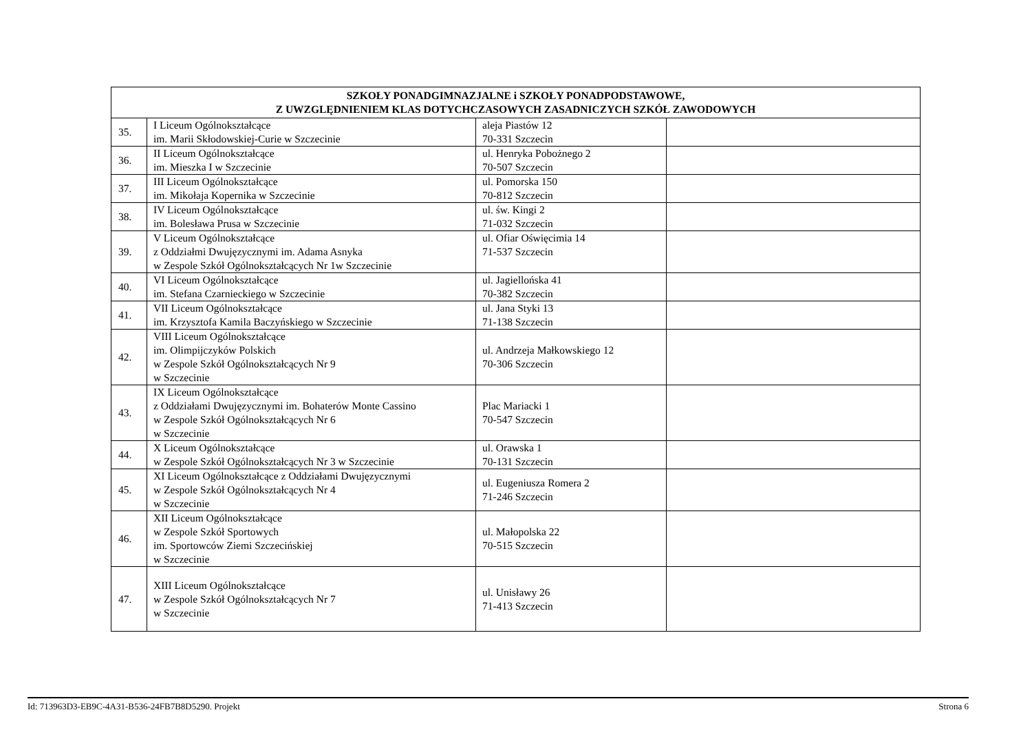| SZKOŁY PONADGIMNAZJALNE i SZKOŁY PONADPODSTAWOWE, Z UWZGLĘDNIENIEM KLAS DOTYCHCZASOWYCH ZASADNICZYCH SZKÓŁ ZAWODOWYCH | | | |
| --- | --- | --- | --- |
| 35. | I Liceum Ogólnokształcące im. Marii Skłodowskiej-Curie w Szczecinie | aleja Piastów 12 70-331 Szczecin | |
| 36. | II Liceum Ogólnokształcące im. Mieszka I w Szczecinie | ul. Henryka Pobożnego 2 70-507 Szczecin | |
| 37. | III Liceum Ogólnokształcące im. Mikołaja Kopernika w Szczecinie | ul. Pomorska 150 70-812 Szczecin | |
| 38. | IV Liceum Ogólnokształcące im. Bolesława Prusa w Szczecinie | ul. św. Kingi 2 71-032 Szczecin | |
| 39. | V Liceum Ogólnokształcące z Oddziałmi Dwujęzycznymi im. Adama Asnyka w Zespole Szkół Ogólnokształcących Nr 1w Szczecinie | ul. Ofiar Oświęcimia 14 71-537 Szczecin | |
| 40. | VI Liceum Ogólnokształcące im. Stefana Czarnieckiego w Szczecinie | ul. Jagiellońska 41 70-382 Szczecin | |
| 41. | VII Liceum Ogólnokształcące im. Krzysztofa Kamila Baczyńskiego w Szczecinie | ul. Jana Styki 13 71-138 Szczecin | |
| 42. | VIII Liceum Ogólnokształcące im. Olimpijczyków Polskich w Zespole Szkół Ogólnokształcących Nr 9 w Szczecinie | ul. Andrzeja Małkowskiego 12 70-306 Szczecin | |
| 43. | IX Liceum Ogólnokształcące z Oddziałami Dwujęzycznymi im. Bohaterów Monte Cassino w Zespole Szkół Ogólnokształcących Nr 6 w Szczecinie | Plac Mariacki 1 70-547 Szczecin | |
| 44. | X Liceum Ogólnokształcące w Zespole Szkół Ogólnokształcących Nr 3 w Szczecinie | ul. Orawska 1 70-131 Szczecin | |
| 45. | XI Liceum Ogólnokształcące z Oddziałami Dwujęzycznymi w Zespole Szkół Ogólnokształcących Nr 4 w Szczecinie | ul. Eugeniusza Romera 2 71-246 Szczecin | |
| 46. | XII Liceum Ogólnokształcące w Zespole Szkół Sportowych im. Sportowców Ziemi Szczecińskiej w Szczecinie | ul. Małopolska 22 70-515 Szczecin | |
| 47. | XIII Liceum Ogólnokształcące w Zespole Szkół Ogólnokształcących Nr 7 w Szczecinie | ul. Unisławy 26 71-413 Szczecin | |
Id: 713963D3-EB9C-4A31-B536-24FB7B8D5290. Projekt Strona 6